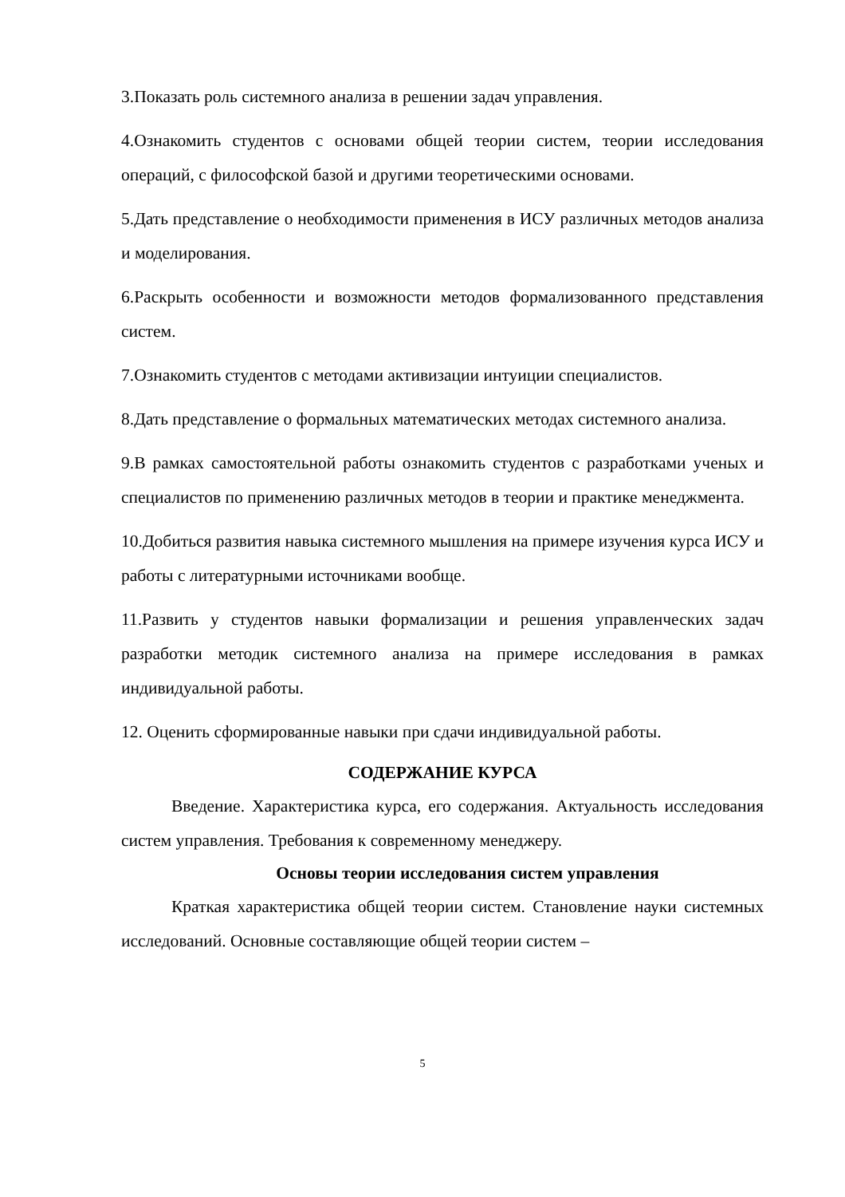3.Показать роль системного анализа в решении задач управления.
4.Ознакомить студентов с основами общей теории систем, теории исследования операций, с философской базой и другими теоретическими основами.
5.Дать представление о необходимости применения в ИСУ различных методов анализа и моделирования.
6.Раскрыть особенности и возможности методов формализованного представления систем.
7.Ознакомить студентов с методами активизации интуиции специалистов.
8.Дать представление о формальных математических методах системного анализа.
9.В рамках самостоятельной работы ознакомить студентов с разработками ученых и специалистов по применению различных методов в теории и практике менеджмента.
10.Добиться развития навыка системного мышления на примере изучения курса ИСУ и работы с литературными источниками вообще.
11.Развить у студентов навыки формализации и решения управленческих задач разработки методик системного анализа на примере исследования в рамках индивидуальной работы.
12. Оценить сформированные навыки при сдачи индивидуальной работы.
СОДЕРЖАНИЕ КУРСА
Введение. Характеристика курса, его содержания. Актуальность исследования систем управления. Требования к современному менеджеру.
Основы теории исследования систем управления
Краткая характеристика общей теории систем. Становление науки системных исследований. Основные составляющие общей теории систем –
5